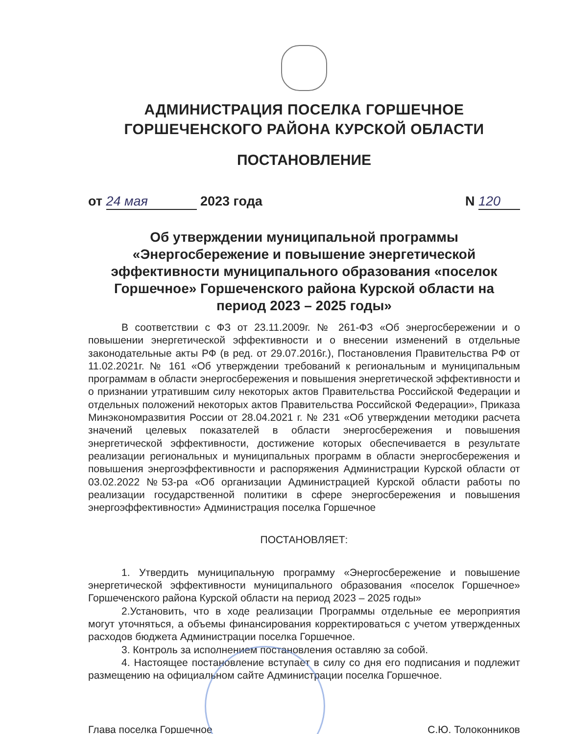АДМИНИСТРАЦИЯ ПОСЕЛКА ГОРШЕЧНОЕ
ГОРШЕЧЕНСКОГО РАЙОНА КУРСКОЙ ОБЛАСТИ
ПОСТАНОВЛЕНИЕ
от 24 мая 2023 года N 120
Об утверждении муниципальной программы «Энергосбережение и повышение энергетической эффективности муниципального образования «поселок Горшечное» Горшеченского района Курской области на период 2023 – 2025 годы»
В соответствии с ФЗ от 23.11.2009г. № 261-ФЗ «Об энергосбережении и о повышении энергетической эффективности и о внесении изменений в отдельные законодательные акты РФ (в ред. от 29.07.2016г.), Постановления Правительства РФ от 11.02.2021г. № 161 «Об утверждении требований к региональным и муниципальным программам в области энергосбережения и повышения энергетической эффективности и о признании утратившим силу некоторых актов Правительства Российской Федерации и отдельных положений некоторых актов Правительства Российской Федерации», Приказа Минэкономразвития России от 28.04.2021 г. № 231 «Об утверждении методики расчета значений целевых показателей в области энергосбережения и повышения энергетической эффективности, достижение которых обеспечивается в результате реализации региональных и муниципальных программ в области энергосбережения и повышения энергоэффективности и распоряжения Администрации Курской области от 03.02.2022 №53-ра «Об организации Администрацией Курской области работы по реализации государственной политики в сфере энергосбережения и повышения энергоэффективности» Администрация поселка Горшечное
ПОСТАНОВЛЯЕТ:
1. Утвердить муниципальную программу «Энергосбережение и повышение энергетической эффективности муниципального образования «поселок Горшечное» Горшеченского района Курской области на период 2023 – 2025 годы»
2.Установить, что в ходе реализации Программы отдельные ее мероприятия могут уточняться, а объемы финансирования корректироваться с учетом утвержденных расходов бюджета Администрации поселка Горшечное.
3. Контроль за исполнением постановления оставляю за собой.
4. Настоящее постановление вступает в силу со дня его подписания и подлежит размещению на официальном сайте Администрации поселка Горшечное.
Глава поселка Горшечное С.Ю. Толоконников